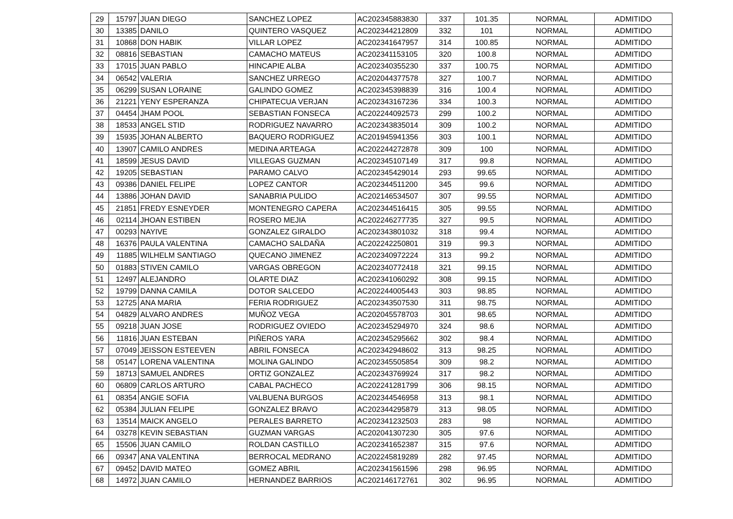| 29 | 15797 | JUAN DIEGO | SANCHEZ LOPEZ | AC202345883830 | 337 | 101.35 | NORMAL | ADMITIDO |
| 30 | 13385 | DANILO | QUINTERO VASQUEZ | AC202344212809 | 332 | 101 | NORMAL | ADMITIDO |
| 31 | 10868 | DON HABIK | VILLAR LOPEZ | AC202341647957 | 314 | 100.85 | NORMAL | ADMITIDO |
| 32 | 08816 | SEBASTIAN | CAMACHO MATEUS | AC202341153105 | 320 | 100.8 | NORMAL | ADMITIDO |
| 33 | 17015 | JUAN PABLO | HINCAPIE ALBA | AC202340355230 | 337 | 100.75 | NORMAL | ADMITIDO |
| 34 | 06542 | VALERIA | SANCHEZ URREGO | AC202044377578 | 327 | 100.7 | NORMAL | ADMITIDO |
| 35 | 06299 | SUSAN LORAINE | GALINDO GOMEZ | AC202345398839 | 316 | 100.4 | NORMAL | ADMITIDO |
| 36 | 21221 | YENY ESPERANZA | CHIPATECUA VERJAN | AC202343167236 | 334 | 100.3 | NORMAL | ADMITIDO |
| 37 | 04454 | JHAM POOL | SEBASTIAN FONSECA | AC202244092573 | 299 | 100.2 | NORMAL | ADMITIDO |
| 38 | 18533 | ANGEL STID | RODRIGUEZ NAVARRO | AC202343835014 | 309 | 100.2 | NORMAL | ADMITIDO |
| 39 | 15935 | JOHAN ALBERTO | BAQUERO RODRIGUEZ | AC201945941356 | 303 | 100.1 | NORMAL | ADMITIDO |
| 40 | 13907 | CAMILO ANDRES | MEDINA ARTEAGA | AC202244272878 | 309 | 100 | NORMAL | ADMITIDO |
| 41 | 18599 | JESUS DAVID | VILLEGAS GUZMAN | AC202345107149 | 317 | 99.8 | NORMAL | ADMITIDO |
| 42 | 19205 | SEBASTIAN | PARAMO CALVO | AC202345429014 | 293 | 99.65 | NORMAL | ADMITIDO |
| 43 | 09386 | DANIEL FELIPE | LOPEZ CANTOR | AC202344511200 | 345 | 99.6 | NORMAL | ADMITIDO |
| 44 | 13886 | JOHAN DAVID | SANABRIA PULIDO | AC202146534507 | 307 | 99.55 | NORMAL | ADMITIDO |
| 45 | 21851 | FREDY ESNEYDER | MONTENEGRO CAPERA | AC202344516415 | 305 | 99.55 | NORMAL | ADMITIDO |
| 46 | 02114 | JHOAN ESTIBEN | ROSERO MEJIA | AC202246277735 | 327 | 99.5 | NORMAL | ADMITIDO |
| 47 | 00293 | NAYIVE | GONZALEZ GIRALDO | AC202343801032 | 318 | 99.4 | NORMAL | ADMITIDO |
| 48 | 16376 | PAULA VALENTINA | CAMACHO SALDAÑA | AC202242250801 | 319 | 99.3 | NORMAL | ADMITIDO |
| 49 | 11885 | WILHELM SANTIAGO | QUECANO JIMENEZ | AC202340972224 | 313 | 99.2 | NORMAL | ADMITIDO |
| 50 | 01883 | STIVEN CAMILO | VARGAS OBREGON | AC202340772418 | 321 | 99.15 | NORMAL | ADMITIDO |
| 51 | 12497 | ALEJANDRO | OLARTE DIAZ | AC202341060292 | 308 | 99.15 | NORMAL | ADMITIDO |
| 52 | 19799 | DANNA CAMILA | DOTOR SALCEDO | AC202244005443 | 303 | 98.85 | NORMAL | ADMITIDO |
| 53 | 12725 | ANA MARIA | FERIA RODRIGUEZ | AC202343507530 | 311 | 98.75 | NORMAL | ADMITIDO |
| 54 | 04829 | ALVARO ANDRES | MUÑOZ VEGA | AC202045578703 | 301 | 98.65 | NORMAL | ADMITIDO |
| 55 | 09218 | JUAN JOSE | RODRIGUEZ OVIEDO | AC202345294970 | 324 | 98.6 | NORMAL | ADMITIDO |
| 56 | 11816 | JUAN ESTEBAN | PIÑEROS YARA | AC202345295662 | 302 | 98.4 | NORMAL | ADMITIDO |
| 57 | 07049 | JEISSON ESTEEVEN | ABRIL FONSECA | AC202342948602 | 313 | 98.25 | NORMAL | ADMITIDO |
| 58 | 05147 | LORENA VALENTINA | MOLINA GALINDO | AC202345505854 | 309 | 98.2 | NORMAL | ADMITIDO |
| 59 | 18713 | SAMUEL ANDRES | ORTIZ GONZALEZ | AC202343769924 | 317 | 98.2 | NORMAL | ADMITIDO |
| 60 | 06809 | CARLOS ARTURO | CABAL PACHECO | AC202241281799 | 306 | 98.15 | NORMAL | ADMITIDO |
| 61 | 08354 | ANGIE SOFIA | VALBUENA BURGOS | AC202344546958 | 313 | 98.1 | NORMAL | ADMITIDO |
| 62 | 05384 | JULIAN FELIPE | GONZALEZ BRAVO | AC202344295879 | 313 | 98.05 | NORMAL | ADMITIDO |
| 63 | 13514 | MAICK ANGELO | PERALES BARRETO | AC202341232503 | 283 | 98 | NORMAL | ADMITIDO |
| 64 | 03278 | KEVIN SEBASTIAN | GUZMAN VARGAS | AC202041307230 | 305 | 97.6 | NORMAL | ADMITIDO |
| 65 | 15506 | JUAN CAMILO | ROLDAN CASTILLO | AC202341652387 | 315 | 97.6 | NORMAL | ADMITIDO |
| 66 | 09347 | ANA VALENTINA | BERROCAL MEDRANO | AC202245819289 | 282 | 97.45 | NORMAL | ADMITIDO |
| 67 | 09452 | DAVID MATEO | GOMEZ ABRIL | AC202341561596 | 298 | 96.95 | NORMAL | ADMITIDO |
| 68 | 14972 | JUAN CAMILO | HERNANDEZ BARRIOS | AC202146172761 | 302 | 96.95 | NORMAL | ADMITIDO |